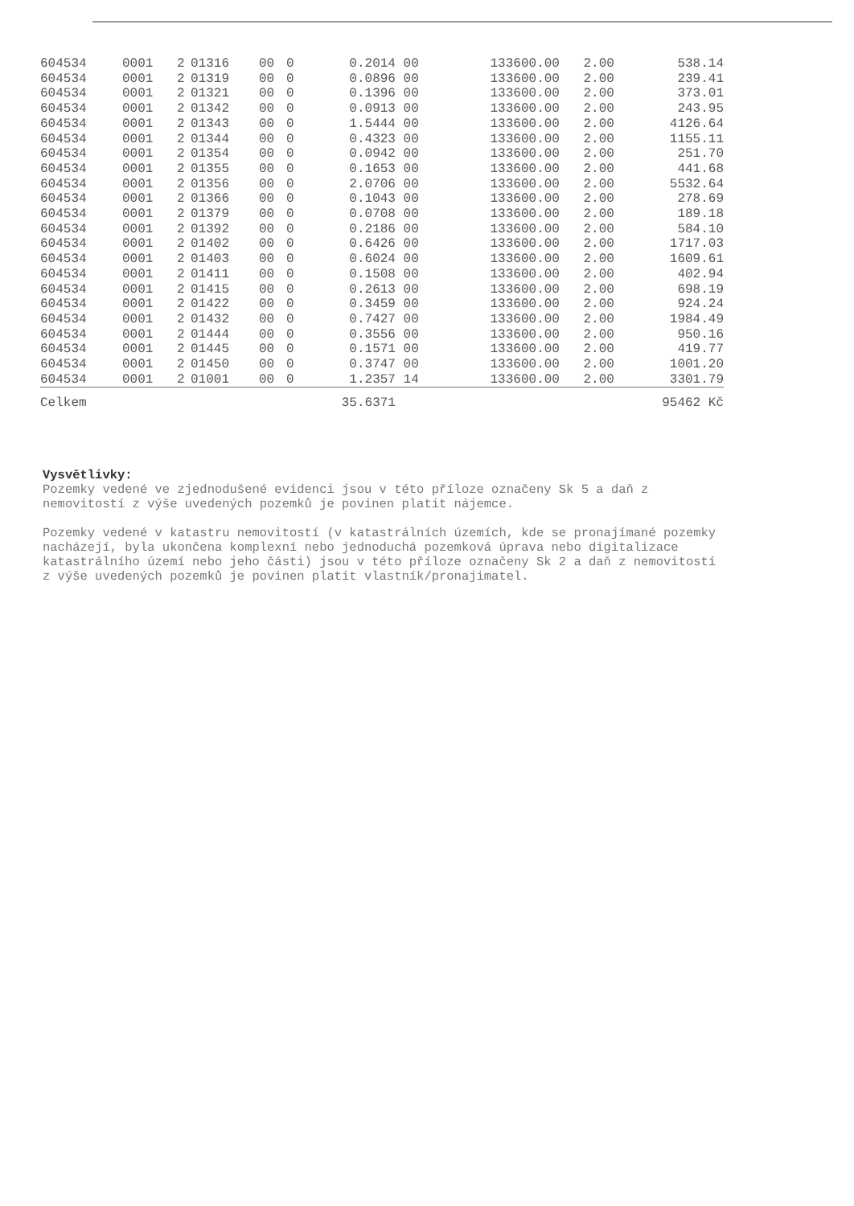| 604534 | 0001 | 2 | 01316 | 00 | 0 | 0.2014 | 00 | 133600.00 | 2.00 | 538.14 |
| 604534 | 0001 | 2 | 01319 | 00 | 0 | 0.0896 | 00 | 133600.00 | 2.00 | 239.41 |
| 604534 | 0001 | 2 | 01321 | 00 | 0 | 0.1396 | 00 | 133600.00 | 2.00 | 373.01 |
| 604534 | 0001 | 2 | 01342 | 00 | 0 | 0.0913 | 00 | 133600.00 | 2.00 | 243.95 |
| 604534 | 0001 | 2 | 01343 | 00 | 0 | 1.5444 | 00 | 133600.00 | 2.00 | 4126.64 |
| 604534 | 0001 | 2 | 01344 | 00 | 0 | 0.4323 | 00 | 133600.00 | 2.00 | 1155.11 |
| 604534 | 0001 | 2 | 01354 | 00 | 0 | 0.0942 | 00 | 133600.00 | 2.00 | 251.70 |
| 604534 | 0001 | 2 | 01355 | 00 | 0 | 0.1653 | 00 | 133600.00 | 2.00 | 441.68 |
| 604534 | 0001 | 2 | 01356 | 00 | 0 | 2.0706 | 00 | 133600.00 | 2.00 | 5532.64 |
| 604534 | 0001 | 2 | 01366 | 00 | 0 | 0.1043 | 00 | 133600.00 | 2.00 | 278.69 |
| 604534 | 0001 | 2 | 01379 | 00 | 0 | 0.0708 | 00 | 133600.00 | 2.00 | 189.18 |
| 604534 | 0001 | 2 | 01392 | 00 | 0 | 0.2186 | 00 | 133600.00 | 2.00 | 584.10 |
| 604534 | 0001 | 2 | 01402 | 00 | 0 | 0.6426 | 00 | 133600.00 | 2.00 | 1717.03 |
| 604534 | 0001 | 2 | 01403 | 00 | 0 | 0.6024 | 00 | 133600.00 | 2.00 | 1609.61 |
| 604534 | 0001 | 2 | 01411 | 00 | 0 | 0.1508 | 00 | 133600.00 | 2.00 | 402.94 |
| 604534 | 0001 | 2 | 01415 | 00 | 0 | 0.2613 | 00 | 133600.00 | 2.00 | 698.19 |
| 604534 | 0001 | 2 | 01422 | 00 | 0 | 0.3459 | 00 | 133600.00 | 2.00 | 924.24 |
| 604534 | 0001 | 2 | 01432 | 00 | 0 | 0.7427 | 00 | 133600.00 | 2.00 | 1984.49 |
| 604534 | 0001 | 2 | 01444 | 00 | 0 | 0.3556 | 00 | 133600.00 | 2.00 | 950.16 |
| 604534 | 0001 | 2 | 01445 | 00 | 0 | 0.1571 | 00 | 133600.00 | 2.00 | 419.77 |
| 604534 | 0001 | 2 | 01450 | 00 | 0 | 0.3747 | 00 | 133600.00 | 2.00 | 1001.20 |
| 604534 | 0001 | 2 | 01001 | 00 | 0 | 1.2357 | 14 | 133600.00 | 2.00 | 3301.79 |
| Celkem | | | | | | 35.6371 | | | | 95462 Kč |
Vysvětlivky:
Pozemky vedené ve zjednodušené evidenci jsou v této příloze označeny Sk 5 a daň z nemovitostí z výše uvedených pozemků je povinen platit nájemce.
Pozemky vedené v katastru nemovitostí (v katastrálních územích, kde se pronajímané pozemky nacházejí, byla ukončena komplexní nebo jednoduchá pozemková úprava nebo digitalizace katastrálního území nebo jeho části) jsou v této příloze označeny Sk 2 a daň z nemovitostí z výše uvedených pozemků je povinen platit vlastník/pronajimatel.